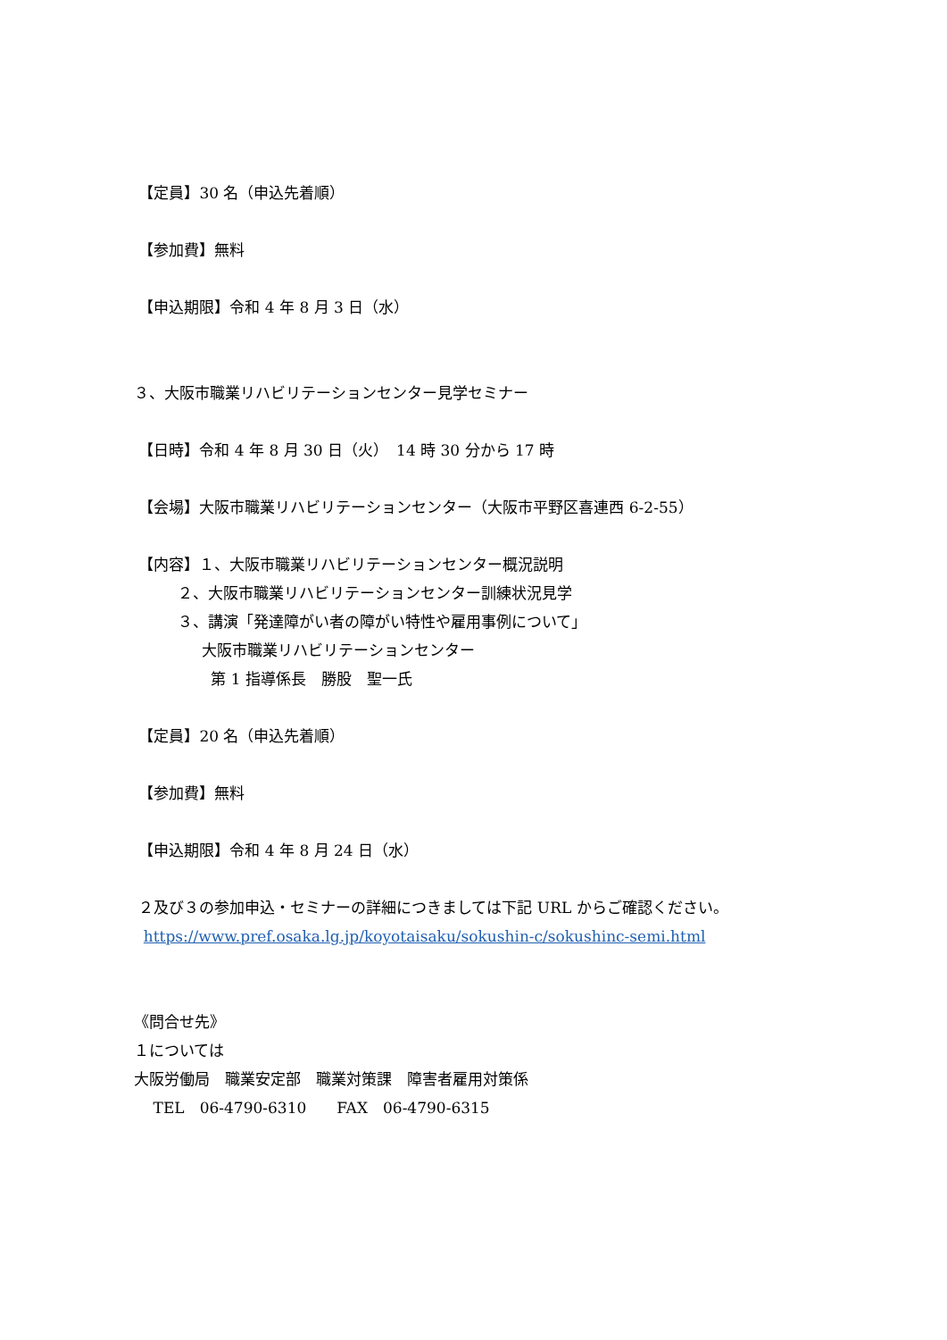【定員】30 名（申込先着順）
【参加費】無料
【申込期限】令和 4 年 8 月 3 日（水）
３、大阪市職業リハビリテーションセンター見学セミナー
【日時】令和 4 年 8 月 30 日（火）　14 時 30 分から 17 時
【会場】大阪市職業リハビリテーションセンター（大阪市平野区喜連西 6-2-55）
【内容】１、大阪市職業リハビリテーションセンター概況説明
２、大阪市職業リハビリテーションセンター訓練状況見学
３、講演「発達障がい者の障がい特性や雇用事例について」
大阪市職業リハビリテーションセンター
第 1 指導係長　勝股　聖一氏
【定員】20 名（申込先着順）
【参加費】無料
【申込期限】令和 4 年 8 月 24 日（水）
２及び３の参加申込・セミナーの詳細につきましては下記 URL からご確認ください。
https://www.pref.osaka.lg.jp/koyotaisaku/sokushin-c/sokushinc-semi.html
《問合せ先》
１については
大阪労働局　職業安定部　職業対策課　障害者雇用対策係
TEL　06-4790-6310　　FAX　06-4790-6315